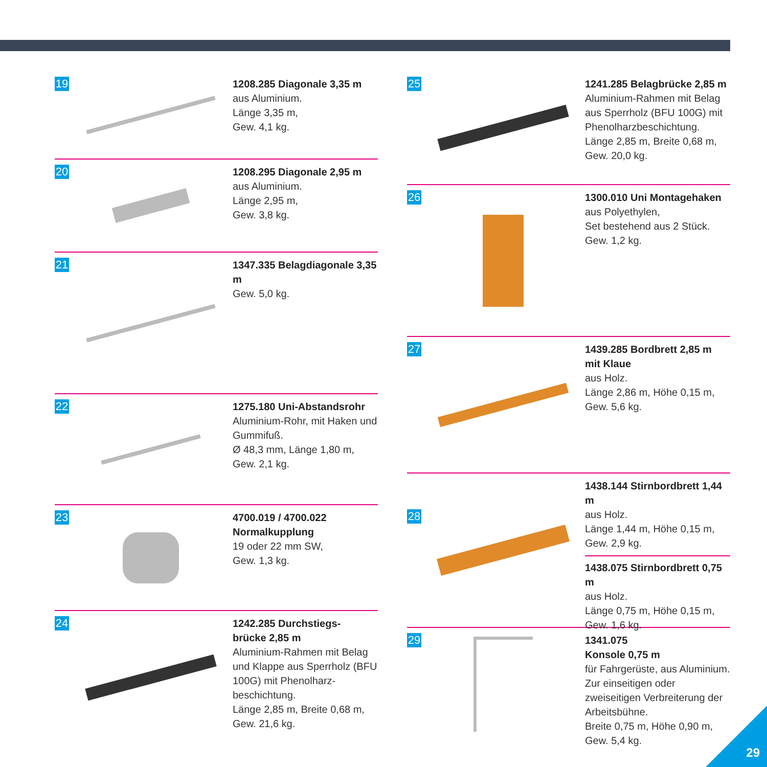19
1208.285 Diagonale 3,35 m
aus Aluminium.
Länge 3,35 m,
Gew. 4,1 kg.
20
1208.295 Diagonale 2,95 m
aus Aluminium.
Länge 2,95 m,
Gew. 3,8 kg.
21
1347.335 Belagdiagonale 3,35 m
Gew. 5,0 kg.
22
1275.180 Uni-Abstandsrohr
Aluminium-Rohr, mit Haken und Gummifuß.
Ø 48,3 mm, Länge 1,80 m,
Gew. 2,1 kg.
23
4700.019 / 4700.022
Normalkupplung
19 oder 22 mm SW,
Gew. 1,3 kg.
24
1242.285 Durchstiegs-
brücke 2,85 m
Aluminium-Rahmen mit Belag und Klappe aus Sperrholz (BFU 100G) mit Phenolharz-beschichtung.
Länge 2,85 m, Breite 0,68 m,
Gew. 21,6 kg.
25
1241.285 Belagbrücke 2,85 m
Aluminium-Rahmen mit Belag aus Sperrholz (BFU 100G) mit Phenolharzbeschichtung.
Länge 2,85 m, Breite 0,68 m,
Gew. 20,0 kg.
26
1300.010 Uni Montagehaken
aus Polyethylen,
Set bestehend aus 2 Stück.
Gew. 1,2 kg.
27
1439.285 Bordbrett 2,85 m
mit Klaue
aus Holz.
Länge 2,86 m, Höhe 0,15 m,
Gew. 5,6 kg.
28
1438.144 Stirnbordbrett 1,44 m
aus Holz.
Länge 1,44 m, Höhe 0,15 m,
Gew. 2,9 kg.
1438.075 Stirnbordbrett 0,75 m
aus Holz.
Länge 0,75 m, Höhe 0,15 m,
Gew. 1,6 kg.
29
1341.075
Konsole 0,75 m
für Fahrgerüste, aus Aluminium. Zur einseitigen oder zweiseitigen Verbreiterung der Arbeitsbühne.
Breite 0,75 m, Höhe 0,90 m,
Gew. 5,4 kg.
29